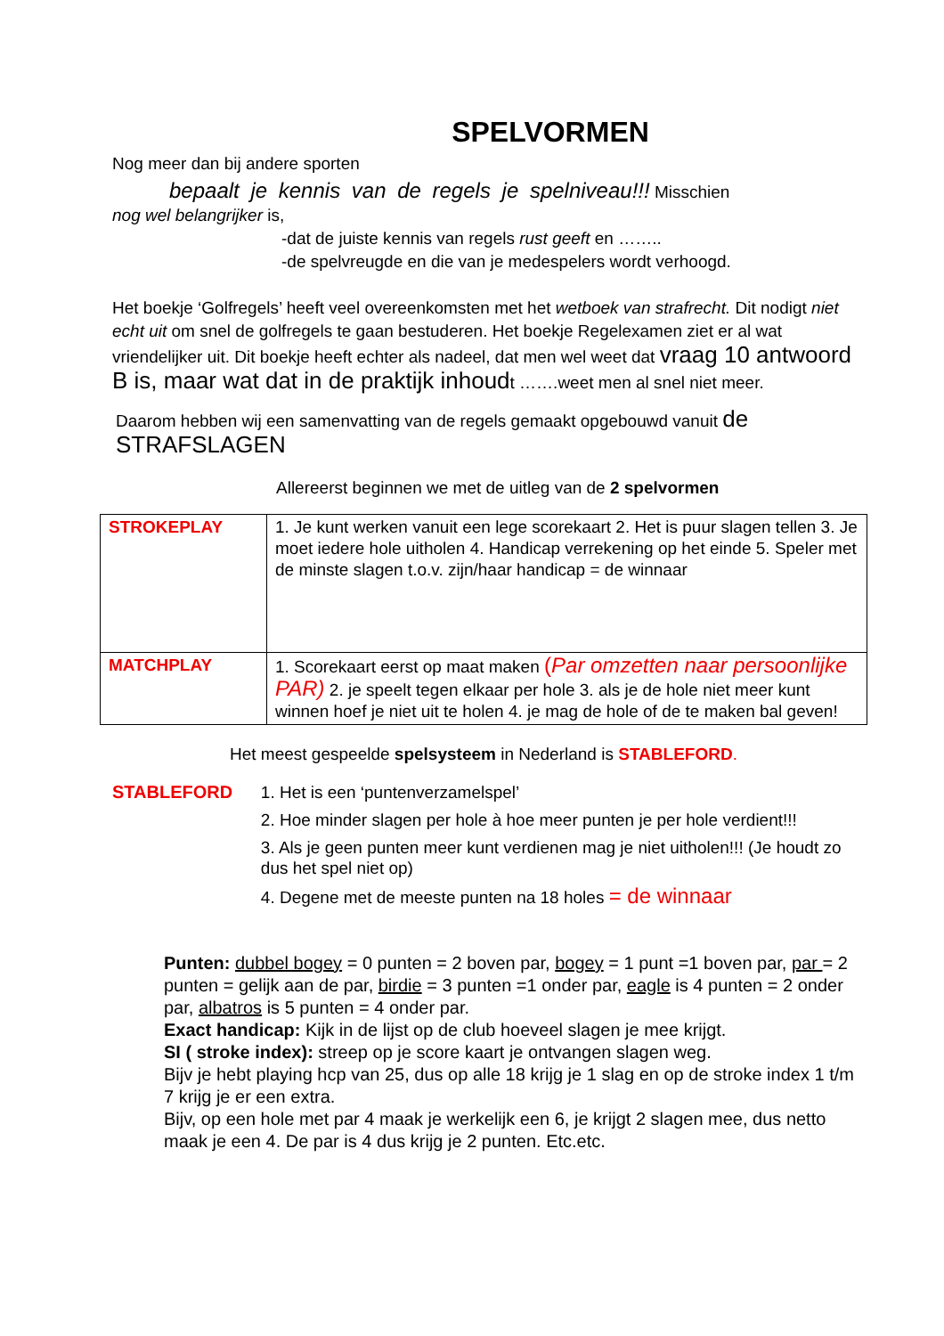SPELVORMEN
Nog meer dan bij andere sporten
bepaalt je kennis van de regels je spelniveau!!! Misschien
nog wel belangrijker is,
-dat de juiste kennis van regels rust geeft en ……..
-de spelvreugde en die van je medespelers wordt verhoogd.
Het boekje ‘Golfregels’ heeft veel overeenkomsten met het wetboek van strafrecht. Dit nodigt niet echt uit om snel de golfregels te gaan bestuderen. Het boekje Regelexamen ziet er al wat vriendelijker uit. Dit boekje heeft echter als nadeel, dat men wel weet dat vraag 10 antwoord B is, maar wat dat in de praktijk inhoudt …….weet men al snel niet meer.
Daarom hebben wij een samenvatting van de regels gemaakt opgebouwd vanuit de STRAFSLAGEN
Allereerst beginnen we met de uitleg van de 2 spelvormen
| STROKEPLAY | 1. Je kunt werken vanuit een lege scorekaart 2. Het is puur slagen tellen 3. Je moet iedere hole uitholen 4. Handicap verrekening op het einde 5. Speler met de minste slagen t.o.v. zijn/haar handicap = de winnaar |
| MATCHPLAY | 1. Scorekaart eerst op maat maken ( Par omzetten naar persoonlijke PAR) 2. je speelt tegen elkaar per hole 3. als je de hole niet meer kunt winnen hoef je niet uit te holen 4. je mag de hole of de te maken bal geven! |
Het meest gespeelde spelsysteem in Nederland is STABLEFORD.
STABLEFORD
1. Het is een ‘puntenverzamelspel’
2. Hoe minder slagen per hole à hoe meer punten je per hole verdient!!!
3. Als je geen punten meer kunt verdienen mag je niet uitholen!!! (Je houdt zo dus het spel niet op)
4. Degene met de meeste punten na 18 holes = de winnaar
Punten: dubbel bogey = 0 punten = 2 boven par, bogey = 1 punt =1 boven par, par = 2 punten = gelijk aan de par, birdie = 3 punten =1 onder par, eagle is 4 punten = 2 onder par, albatros is 5 punten = 4 onder par.
Exact handicap: Kijk in de lijst op de club hoeveel slagen je mee krijgt.
SI ( stroke index): streep op je score kaart je ontvangen slagen weg.
Bijv je hebt playing hcp van 25, dus op alle 18 krijg je 1 slag en op de stroke index 1 t/m 7 krijg je er een extra.
Bijv, op een hole met par 4 maak je werkelijk een 6, je krijgt 2 slagen mee, dus netto maak je een 4. De par is 4 dus krijg je 2 punten. Etc.etc.